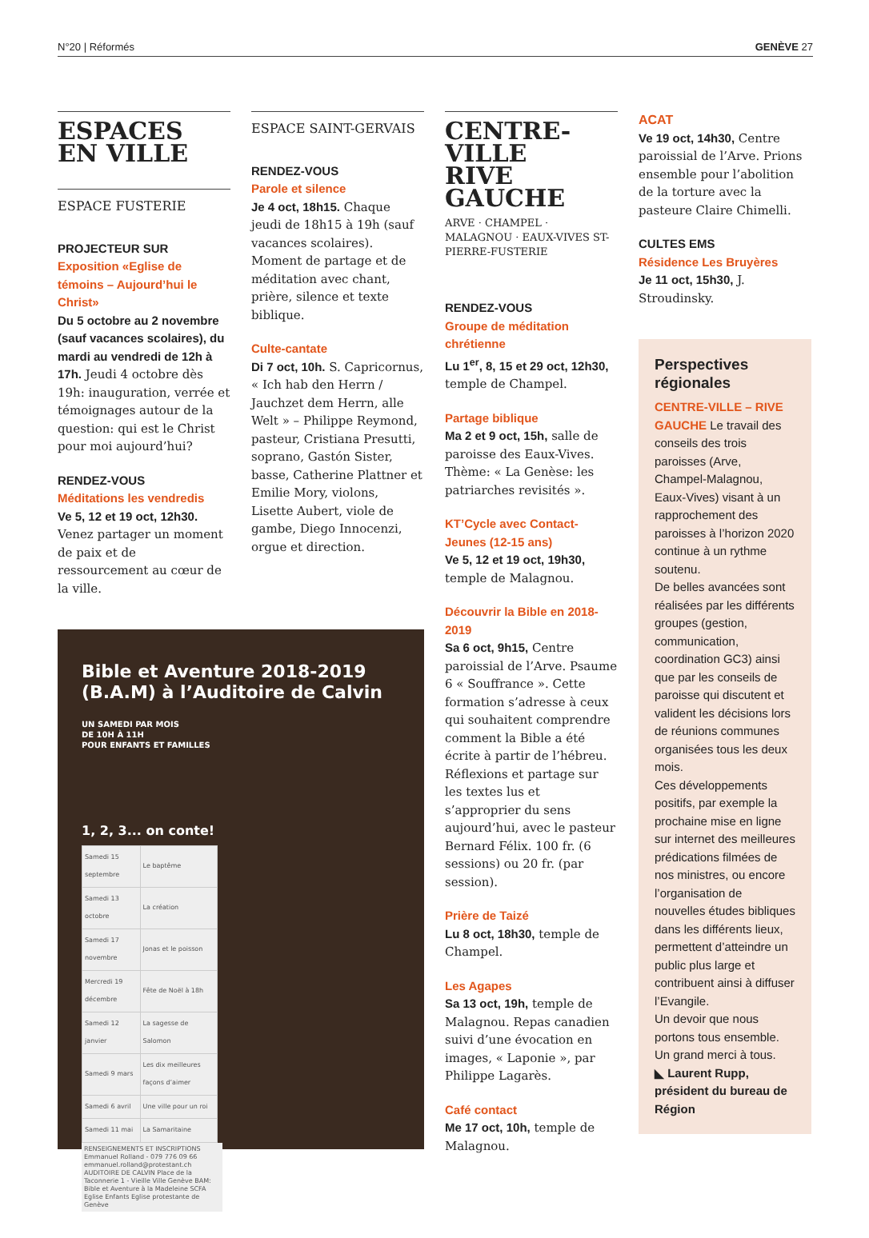N°20 | Réformés GENÈVE 27
ESPACES
EN VILLE
ESPACE FUSTERIE
PROJECTEUR SUR
Exposition «Eglise de témoins – Aujourd’hui le Christ»
Du 5 octobre au 2 novembre (sauf vacances scolaires), du mardi au vendredi de 12h à 17h. Jeudi 4 octobre dès 19h: inauguration, verrée et témoignages autour de la question: qui est le Christ pour moi aujourd’hui?
RENDEZ-VOUS
Méditations les vendredis
Ve 5, 12 et 19 oct, 12h30. Venez partager un moment de paix et de ressourcement au cœur de la ville.
ESPACE SAINT-GERVAIS
RENDEZ-VOUS
Parole et silence
Je 4 oct, 18h15. Chaque jeudi de 18h15 à 19h (sauf vacances scolaires). Moment de partage et de méditation avec chant, prière, silence et texte biblique.
Culte-cantate
Di 7 oct, 10h. S. Capricornus, « Ich hab den Herrn / Jauchzet dem Herrn, alle Welt » – Philippe Reymond, pasteur, Cristiana Presutti, soprano, Gastón Sister, basse, Catherine Plattner et Emilie Mory, violons, Lisette Aubert, viole de gambe, Diego Innocenzi, orgue et direction.
Bible et Aventure 2018-2019 (B.A.M) à l’Auditoire de Calvin
UN SAMEDI PAR MOIS
DE 10H À 11H
POUR ENFANTS ET FAMILLES
1, 2, 3... on conte!
| Samedi 15 septembre | Le baptême |
| Samedi 13 octobre | La création |
| Samedi 17 novembre | Jonas et le poisson |
| Mercredi 19 décembre | Fête de Noël à 18h |
| Samedi 12 janvier | La sagesse de Salomon |
| Samedi 9 mars | Les dix meilleures façons d’aimer |
| Samedi 6 avril | Une ville pour un roi |
| Samedi 11 mai | La Samaritaine |
RENSEIGNEMENTS ET INSCRIPTIONS Emmanuel Rolland - 079 776 09 66 emmanuel.rolland@protestant.ch AUDITOIRE DE CALVIN Place de la Taconnerie 1 - Vieille Ville Genève BAM: Bible et Aventure à la Madeleine SCFA Eglise Enfants Eglise protestante de Genève
CENTRE-
VILLE
RIVE GAUCHE
ARVE · CHAMPEL · MALAGNOU · EAUX-VIVES ST-PIERRE-FUSTERIE
RENDEZ-VOUS
Groupe de méditation chrétienne
Lu 1<sup>er</sup>, 8, 15 et 29 oct, 12h30, temple de Champel.
Partage biblique
Ma 2 et 9 oct, 15h, salle de paroisse des Eaux-Vives. Thème: « La Genèse: les patriarches revisités ».
KT’Cycle avec Contact-Jeunes (12-15 ans)
Ve 5, 12 et 19 oct, 19h30, temple de Malagnou.
Découvrir la Bible en 2018-2019
Sa 6 oct, 9h15, Centre paroissial de l’Arve. Psaume 6 « Souffrance ». Cette formation s’adresse à ceux qui souhaitent comprendre comment la Bible a été écrite à partir de l’hébreu. Réflexions et partage sur les textes lus et s’approprier du sens aujourd’hui, avec le pasteur Bernard Félix. 100 fr. (6 sessions) ou 20 fr. (par session).
Prière de Taizé
Lu 8 oct, 18h30, temple de Champel.
Les Agapes
Sa 13 oct, 19h, temple de Malagnou. Repas canadien suivi d’une évocation en images, « Laponie », par Philippe Lagarès.
Café contact
Me 17 oct, 10h, temple de Malagnou.
ACAT
Ve 19 oct, 14h30, Centre paroissial de l’Arve. Prions ensemble pour l’abolition de la torture avec la pasteure Claire Chimelli.
CULTES EMS
Résidence Les Bruyères
Je 11 oct, 15h30, J. Stroudinsky.
Perspectives régionales
CENTRE-VILLE – RIVE GAUCHE Le travail des conseils des trois paroisses (Arve, Champel-Malagnou, Eaux-Vives) visant à un rapprochement des paroisses à l’horizon 2020 continue à un rythme soutenu.
De belles avancées sont réalisées par les différents groupes (gestion, communication, coordination GC3) ainsi que par les conseils de paroisse qui discutent et valident les décisions lors de réunions communes organisées tous les deux mois.
Ces développements positifs, par exemple la prochaine mise en ligne sur internet des meilleures prédications filmées de nos ministres, ou encore l’organisation de nouvelles études bibliques dans les différents lieux, permettent d’atteindre un public plus large et contribuent ainsi à diffuser l’Evangile.
Un devoir que nous portons tous ensemble.
Un grand merci à tous.
◣ Laurent Rupp, président du bureau de Région